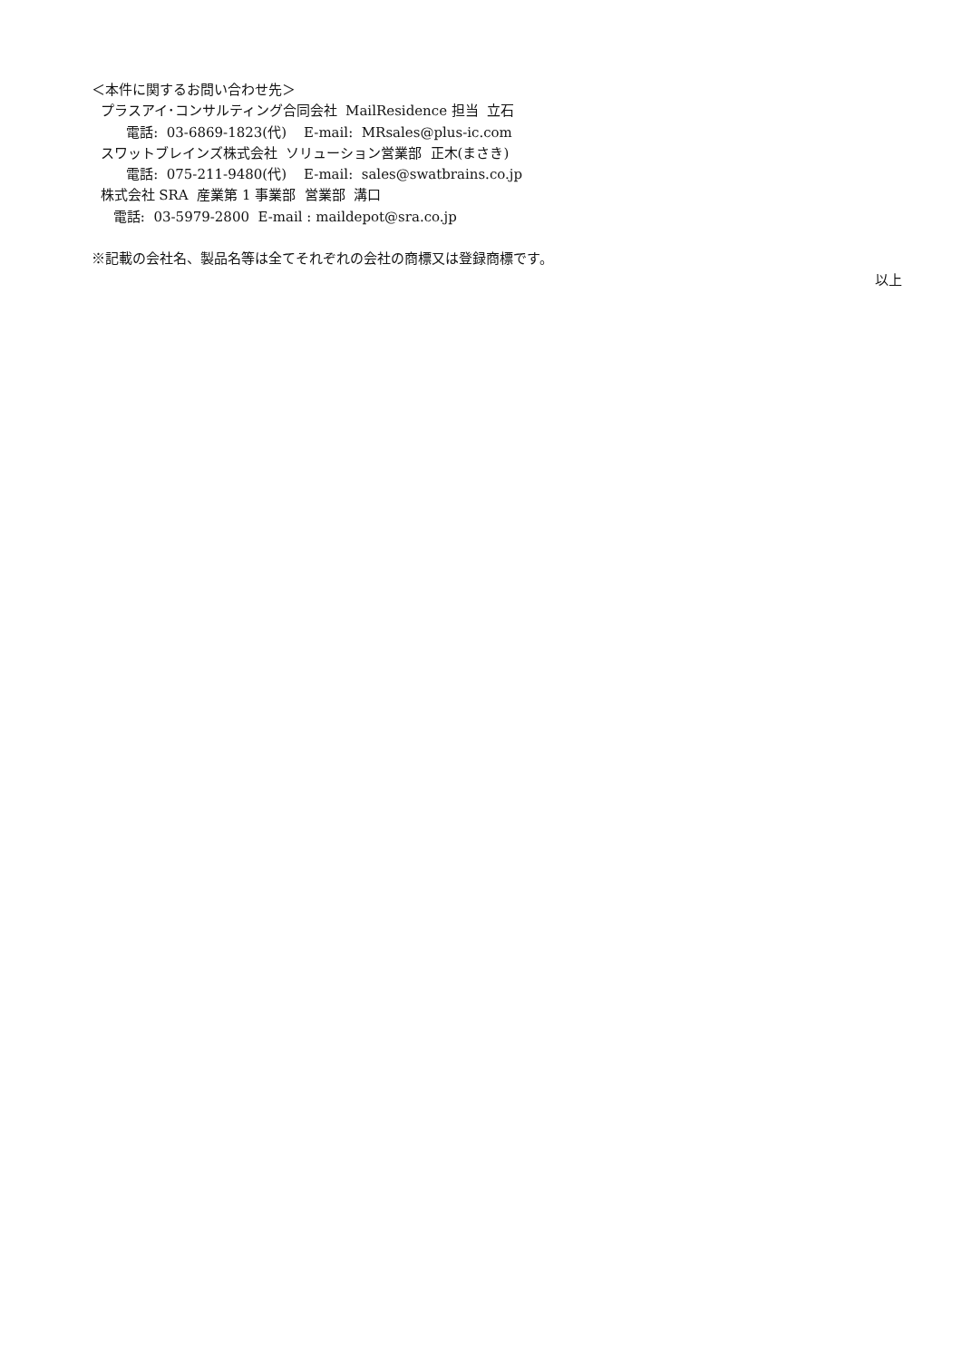＜本件に関するお問い合わせ先＞
プラスアイ･コンサルティング合同会社 MailResidence 担当 立石
電話: 03-6869-1823(代) E-mail: MRsales@plus-ic.com
スワットブレインズ株式会社 ソリューション営業部 正木(まさき)
電話: 075-211-9480(代) E-mail: sales@swatbrains.co.jp
株式会社 SRA 産業第 1 事業部 営業部 溝口
電話: 03-5979-2800 E-mail : maildepot@sra.co.jp
※記載の会社名、製品名等は全てそれぞれの会社の商標又は登録商標です。
以上